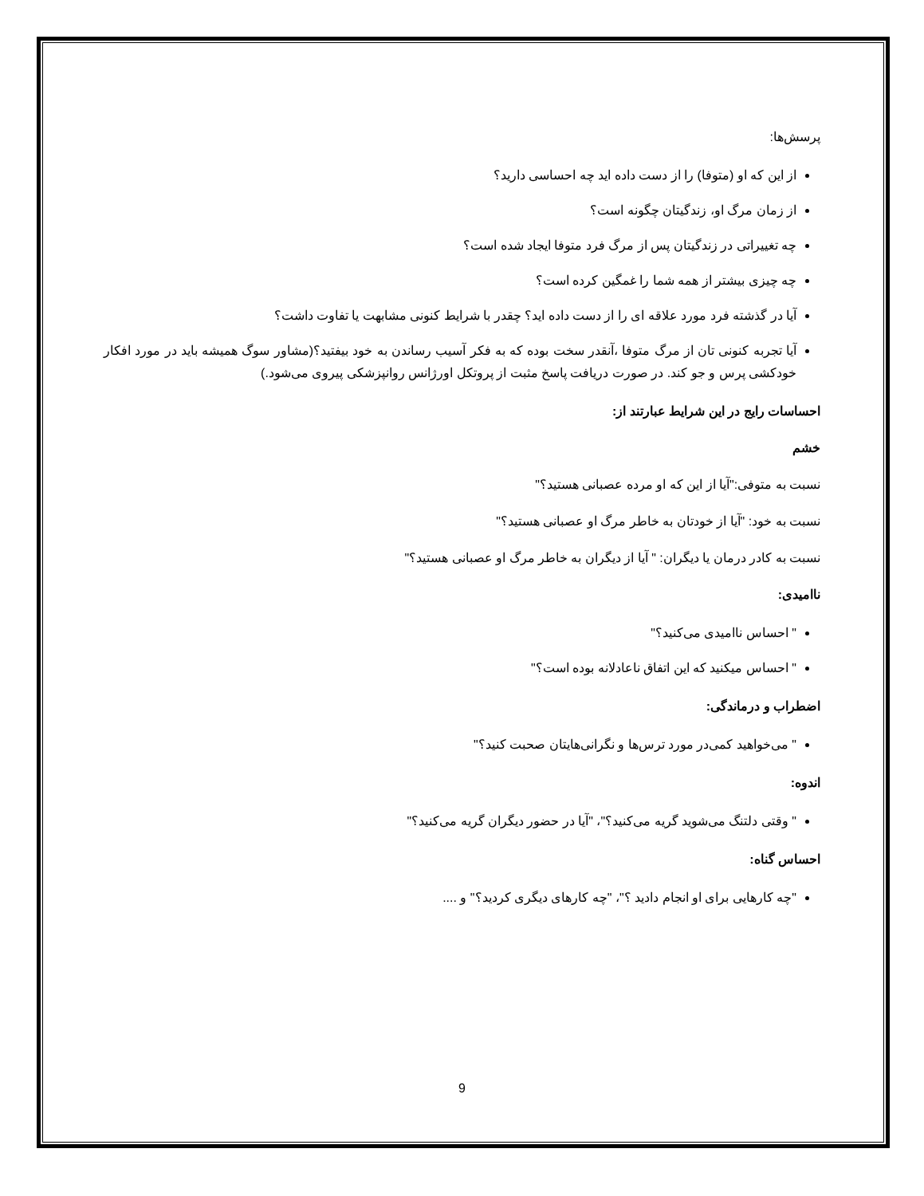پرسش‌ها:
از این که او (متوفا) را از دست داده اید چه احساسی دارید؟
از زمان مرگ او، زندگیتان چگونه است؟
چه تغییراتی در زندگیتان پس از مرگ فرد متوفا ایجاد شده است؟
چه چیزی بیشتر از همه شما را غمگین کرده است؟
آیا در گذشته فرد مورد علاقه ای را از دست داده اید؟ چقدر با شرایط کنونی مشابهت یا تفاوت داشت؟
آیا تجربه کنونی تان از مرگ متوفا ،آنقدر سخت بوده که به فکر آسیب رساندن به خود بیفتید؟(مشاور سوگ همیشه باید در مورد افکار خودکشی پرس و جو کند. در صورت دریافت پاسخ مثبت از پروتکل اورژانس روانپزشکی پیروی می‌شود.)
احساسات رایج در این شرایط عبارتند از:
خشم
نسبت به متوفی:"آیا از این که او مرده عصبانی هستید؟"
نسبت به خود: "آیا از خودتان به خاطر مرگ او عصبانی هستید؟"
نسبت به کادر درمان یا دیگران: " آیا از دیگران به خاطر مرگ او عصبانی هستید؟"
ناامیدی:
" احساس ناامیدی می‌کنید؟"
" احساس میکنید که این اتفاق ناعادلانه بوده است؟"
اضطراب و درماندگی:
" می‌خواهید کمی‌در مورد ترس‌ها و نگرانی‌هایتان صحبت کنید؟"
اندوه:
" وقتی دلتنگ می‌شوید گریه می‌کنید؟"، "آیا در حضور دیگران گریه می‌کنید؟"
احساس گناه:
"چه کارهایی برای او انجام دادید ؟"، "چه کارهای دیگری کردید؟" و ....
9